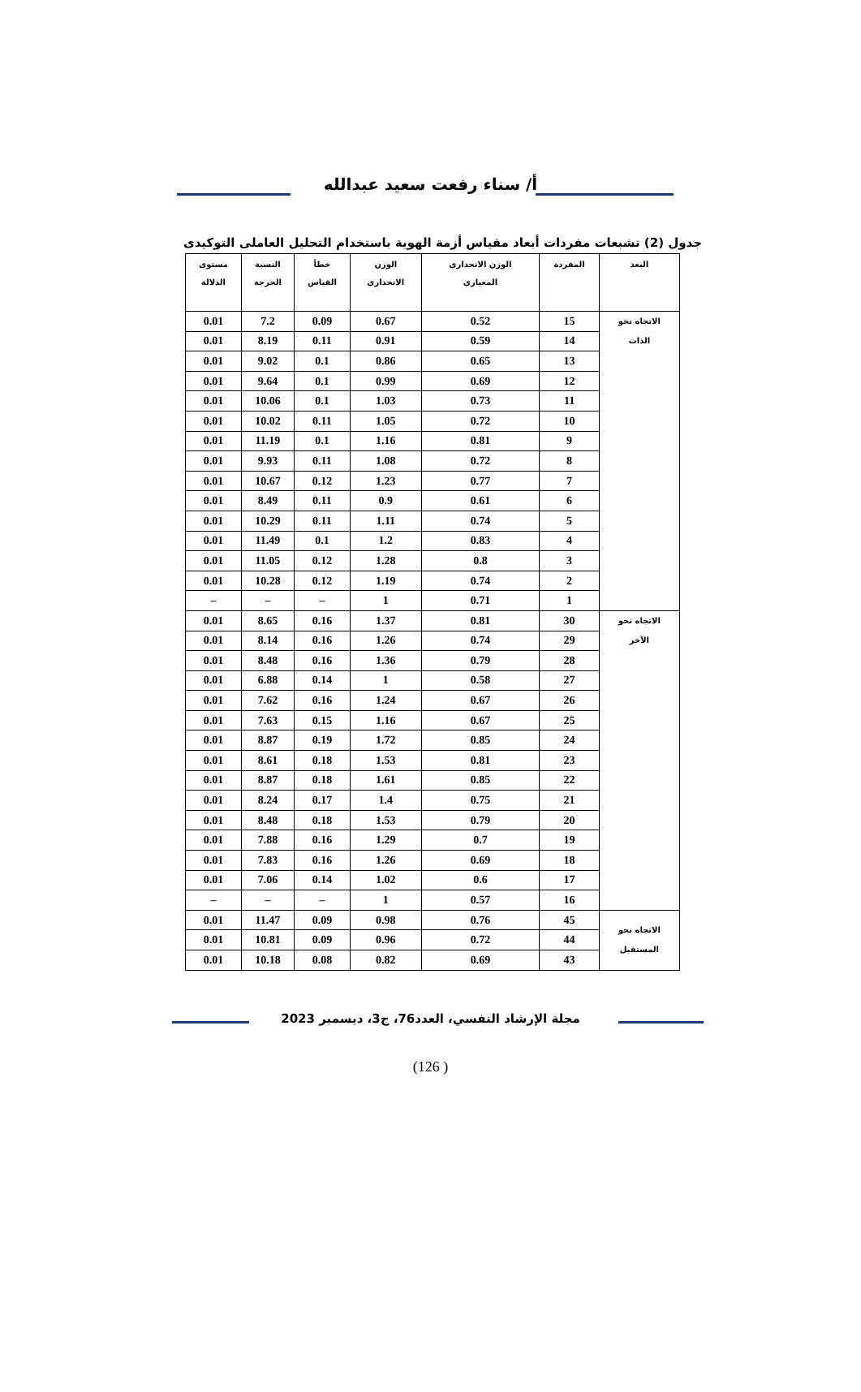أ/ سناء رفعت سعيد عبدالله
جدول (2) تشبعات مفردات أبعاد مقياس أزمة الهوية باستخدام التحليل العاملى التوكيدى
| البعد | المفردة | الوزن الانحداري المعياري | الوزن الانحداري | خطأ القياس | النسبة الحرجة | مستوى الدلالة |
| --- | --- | --- | --- | --- | --- | --- |
| الاتجاه نحو الذات | 15 | 0.52 | 0.67 | 0.09 | 7.2 | 0.01 |
| | 14 | 0.59 | 0.91 | 0.11 | 8.19 | 0.01 |
| | 13 | 0.65 | 0.86 | 0.1 | 9.02 | 0.01 |
| | 12 | 0.69 | 0.99 | 0.1 | 9.64 | 0.01 |
| | 11 | 0.73 | 1.03 | 0.1 | 10.06 | 0.01 |
| | 10 | 0.72 | 1.05 | 0.11 | 10.02 | 0.01 |
| | 9 | 0.81 | 1.16 | 0.1 | 11.19 | 0.01 |
| | 8 | 0.72 | 1.08 | 0.11 | 9.93 | 0.01 |
| | 7 | 0.77 | 1.23 | 0.12 | 10.67 | 0.01 |
| | 6 | 0.61 | 0.9 | 0.11 | 8.49 | 0.01 |
| | 5 | 0.74 | 1.11 | 0.11 | 10.29 | 0.01 |
| | 4 | 0.83 | 1.2 | 0.1 | 11.49 | 0.01 |
| | 3 | 0.8 | 1.28 | 0.12 | 11.05 | 0.01 |
| | 2 | 0.74 | 1.19 | 0.12 | 10.28 | 0.01 |
| | 1 | 0.71 | 1 | – | – | – |
| الاتجاه نحو الآخر | 30 | 0.81 | 1.37 | 0.16 | 8.65 | 0.01 |
| | 29 | 0.74 | 1.26 | 0.16 | 8.14 | 0.01 |
| | 28 | 0.79 | 1.36 | 0.16 | 8.48 | 0.01 |
| | 27 | 0.58 | 1 | 0.14 | 6.88 | 0.01 |
| | 26 | 0.67 | 1.24 | 0.16 | 7.62 | 0.01 |
| | 25 | 0.67 | 1.16 | 0.15 | 7.63 | 0.01 |
| | 24 | 0.85 | 1.72 | 0.19 | 8.87 | 0.01 |
| | 23 | 0.81 | 1.53 | 0.18 | 8.61 | 0.01 |
| | 22 | 0.85 | 1.61 | 0.18 | 8.87 | 0.01 |
| | 21 | 0.75 | 1.4 | 0.17 | 8.24 | 0.01 |
| | 20 | 0.79 | 1.53 | 0.18 | 8.48 | 0.01 |
| | 19 | 0.7 | 1.29 | 0.16 | 7.88 | 0.01 |
| | 18 | 0.69 | 1.26 | 0.16 | 7.83 | 0.01 |
| | 17 | 0.6 | 1.02 | 0.14 | 7.06 | 0.01 |
| | 16 | 0.57 | 1 | – | – | – |
| الاتجاه نحو المستقبل | 45 | 0.76 | 0.98 | 0.09 | 11.47 | 0.01 |
| | 44 | 0.72 | 0.96 | 0.09 | 10.81 | 0.01 |
| | 43 | 0.69 | 0.82 | 0.08 | 10.18 | 0.01 |
مجلة الإرشاد النفسي، العدد76، ج3، ديسمبر 2023
(126 )